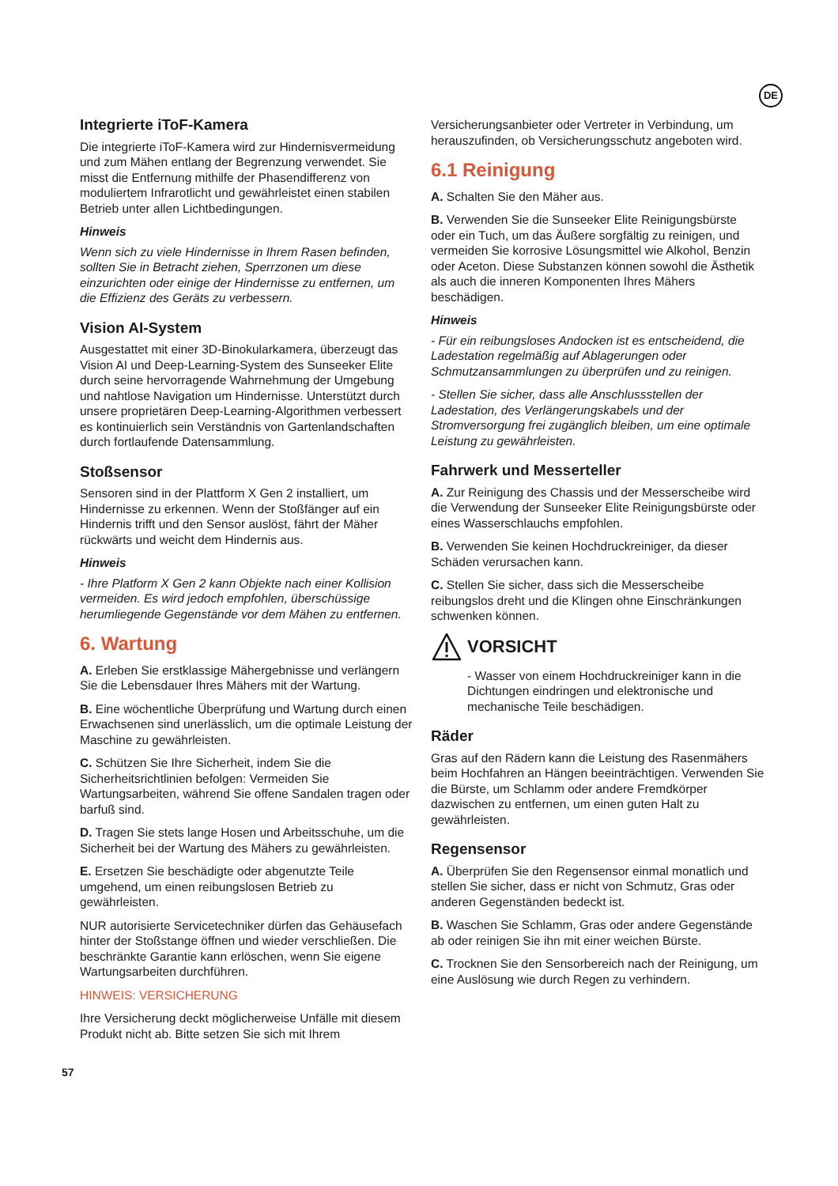DE
Integrierte iToF-Kamera
Die integrierte iToF-Kamera wird zur Hindernisvermeidung und zum Mähen entlang der Begrenzung verwendet. Sie misst die Entfernung mithilfe der Phasendifferenz von moduliertem Infrarotlicht und gewährleistet einen stabilen Betrieb unter allen Lichtbedingungen.
Hinweis
Wenn sich zu viele Hindernisse in Ihrem Rasen befinden, sollten Sie in Betracht ziehen, Sperrzonen um diese einzurichten oder einige der Hindernisse zu entfernen, um die Effizienz des Geräts zu verbessern.
Vision AI-System
Ausgestattet mit einer 3D-Binokularkamera, überzeugt das Vision AI und Deep-Learning-System des Sunseeker Elite durch seine hervorragende Wahrnehmung der Umgebung und nahtlose Navigation um Hindernisse. Unterstützt durch unsere proprietären Deep-Learning-Algorithmen verbessert es kontinuierlich sein Verständnis von Gartenlandschaften durch fortlaufende Datensammlung.
Stoßsensor
Sensoren sind in der Plattform X Gen 2 installiert, um Hindernisse zu erkennen. Wenn der Stoßfänger auf ein Hindernis trifft und den Sensor auslöst, fährt der Mäher rückwärts und weicht dem Hindernis aus.
Hinweis
- Ihre Platform X Gen 2 kann Objekte nach einer Kollision vermeiden. Es wird jedoch empfohlen, überschüssige herumliegende Gegenstände vor dem Mähen zu entfernen.
6. Wartung
A. Erleben Sie erstklassige Mähergebnisse und verlängern Sie die Lebensdauer Ihres Mähers mit der Wartung.
B. Eine wöchentliche Überprüfung und Wartung durch einen Erwachsenen sind unerlässlich, um die optimale Leistung der Maschine zu gewährleisten.
C. Schützen Sie Ihre Sicherheit, indem Sie die Sicherheitsrichtlinien befolgen: Vermeiden Sie Wartungsarbeiten, während Sie offene Sandalen tragen oder barfuß sind.
D. Tragen Sie stets lange Hosen und Arbeitsschuhe, um die Sicherheit bei der Wartung des Mähers zu gewährleisten.
E. Ersetzen Sie beschädigte oder abgenutzte Teile umgehend, um einen reibungslosen Betrieb zu gewährleisten.
NUR autorisierte Servicetechniker dürfen das Gehäusefach hinter der Stoßstange öffnen und wieder verschließen. Die beschränkte Garantie kann erlöschen, wenn Sie eigene Wartungsarbeiten durchführen.
HINWEIS: VERSICHERUNG
Ihre Versicherung deckt möglicherweise Unfälle mit diesem Produkt nicht ab. Bitte setzen Sie sich mit Ihrem
Versicherungsanbieter oder Vertreter in Verbindung, um herauszufinden, ob Versicherungsschutz angeboten wird.
6.1 Reinigung
A. Schalten Sie den Mäher aus.
B. Verwenden Sie die Sunseeker Elite Reinigungsbürste oder ein Tuch, um das Äußere sorgfältig zu reinigen, und vermeiden Sie korrosive Lösungsmittel wie Alkohol, Benzin oder Aceton. Diese Substanzen können sowohl die Ästhetik als auch die inneren Komponenten Ihres Mähers beschädigen.
Hinweis
- Für ein reibungsloses Andocken ist es entscheidend, die Ladestation regelmäßig auf Ablagerungen oder Schmutzansammlungen zu überprüfen und zu reinigen.
- Stellen Sie sicher, dass alle Anschlussstellen der Ladestation, des Verlängerungskabels und der Stromversorgung frei zugänglich bleiben, um eine optimale Leistung zu gewährleisten.
Fahrwerk und Messerteller
A. Zur Reinigung des Chassis und der Messerscheibe wird die Verwendung der Sunseeker Elite Reinigungsbürste oder eines Wasserschlauchs empfohlen.
B. Verwenden Sie keinen Hochdruckreiniger, da dieser Schäden verursachen kann.
C. Stellen Sie sicher, dass sich die Messerscheibe reibungslos dreht und die Klingen ohne Einschränkungen schwenken können.
VORSICHT
- Wasser von einem Hochdruckreiniger kann in die Dichtungen eindringen und elektronische und mechanische Teile beschädigen.
Räder
Gras auf den Rädern kann die Leistung des Rasenmähers beim Hochfahren an Hängen beeinträchtigen. Verwenden Sie die Bürste, um Schlamm oder andere Fremdkörper dazwischen zu entfernen, um einen guten Halt zu gewährleisten.
Regensensor
A. Überprüfen Sie den Regensensor einmal monatlich und stellen Sie sicher, dass er nicht von Schmutz, Gras oder anderen Gegenständen bedeckt ist.
B. Waschen Sie Schlamm, Gras oder andere Gegenstände ab oder reinigen Sie ihn mit einer weichen Bürste.
C. Trocknen Sie den Sensorbereich nach der Reinigung, um eine Auslösung wie durch Regen zu verhindern.
57